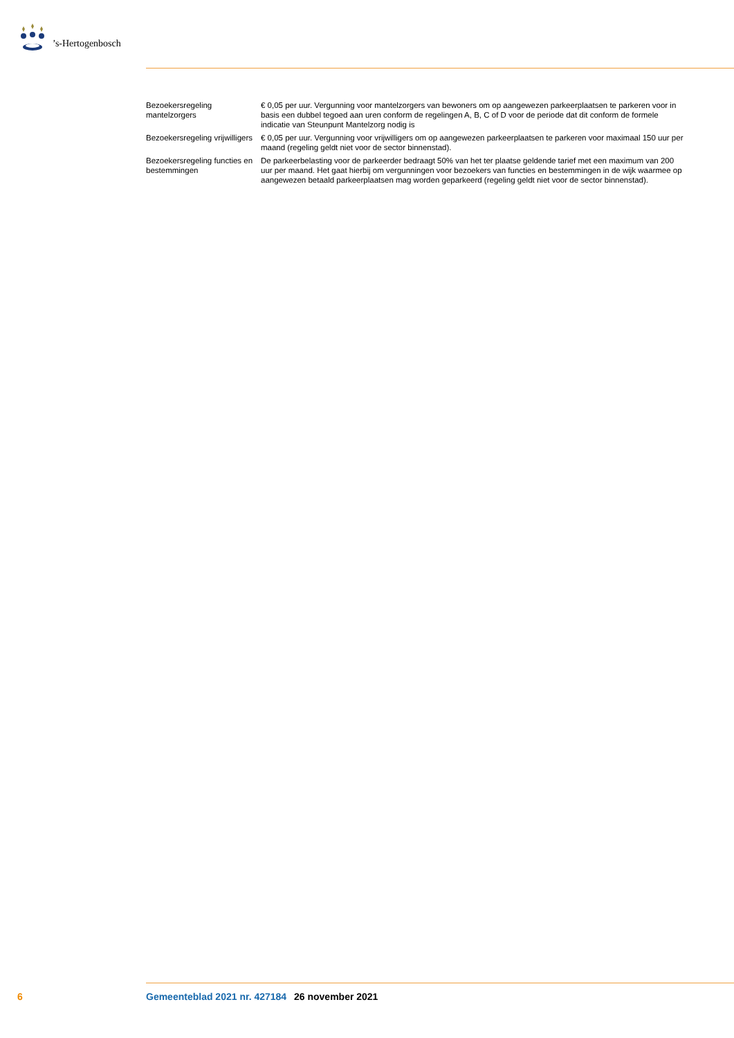’s-Hertogenbosch
| Bezoekersregeling mantelzorgers | € 0,05 per uur. Vergunning voor mantelzorgers van bewoners om op aangewezen parkeerplaatsen te parkeren voor in basis een dubbel tegoed aan uren conform de regelingen A, B, C of D voor de periode dat dit conform de formele indicatie van Steunpunt Mantelzorg nodig is |
| Bezoekersregeling vrijwilligers | € 0,05 per uur. Vergunning voor vrijwilligers om op aangewezen parkeerplaatsen te parkeren voor maximaal 150 uur per maand (regeling geldt niet voor de sector binnenstad). |
| Bezoekersregeling functies en bestemmingen | De parkeerbelasting voor de parkeerder bedraagt 50% van het ter plaatse geldende tarief met een maximum van 200 uur per maand. Het gaat hierbij om vergunningen voor bezoekers van functies en bestemmingen in de wijk waarmee op aangewezen betaald parkeerplaatsen mag worden geparkeerd (regeling geldt niet voor de sector binnenstad). |
6 Gemeenteblad 2021 nr. 427184 26 november 2021